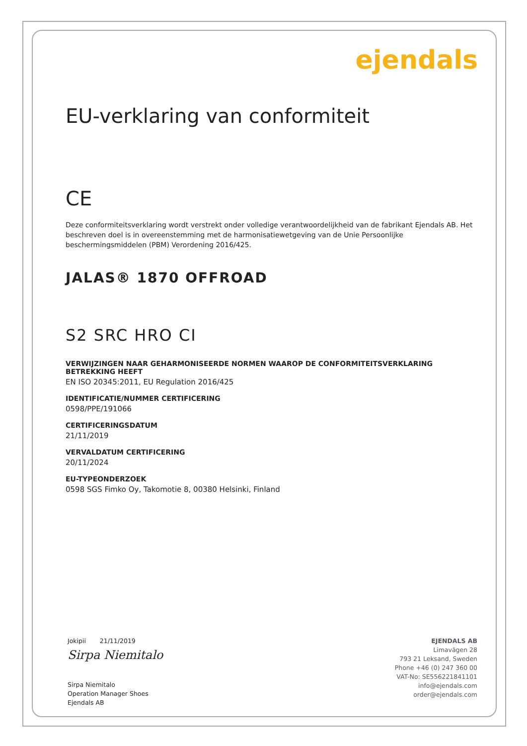ejendals
EU-verklaring van conformiteit
CE
Deze conformiteitsverklaring wordt verstrekt onder volledige verantwoordelijkheid van de fabrikant Ejendals AB. Het beschreven doel is in overeenstemming met de harmonisatiewetgeving van de Unie Persoonlijke beschermingsmiddelen (PBM) Verordening 2016/425.
JALAS® 1870 OFFROAD
S2 SRC HRO CI
VERWIJZINGEN NAAR GEHARMONISEERDE NORMEN WAAROP DE CONFORMITEITSVERKLARING BETREKKING HEEFT
EN ISO 20345:2011, EU Regulation 2016/425
IDENTIFICATIE/NUMMER CERTIFICERING
0598/PPE/191066
CERTIFICERINGSDATUM
21/11/2019
VERVALDATUM CERTIFICERING
20/11/2024
EU-TYPEONDERZOEK
0598 SGS Fimko Oy, Takomotie 8, 00380 Helsinki, Finland
Jokipii 21/11/2019
Sirpa Niemitalo
Sirpa Niemitalo
Operation Manager Shoes
Ejendals AB
EJENDALS AB
Limavägen 28
793 21 Leksand, Sweden
Phone +46 (0) 247 360 00
VAT-No: SE556221841101
info@ejendals.com
order@ejendals.com